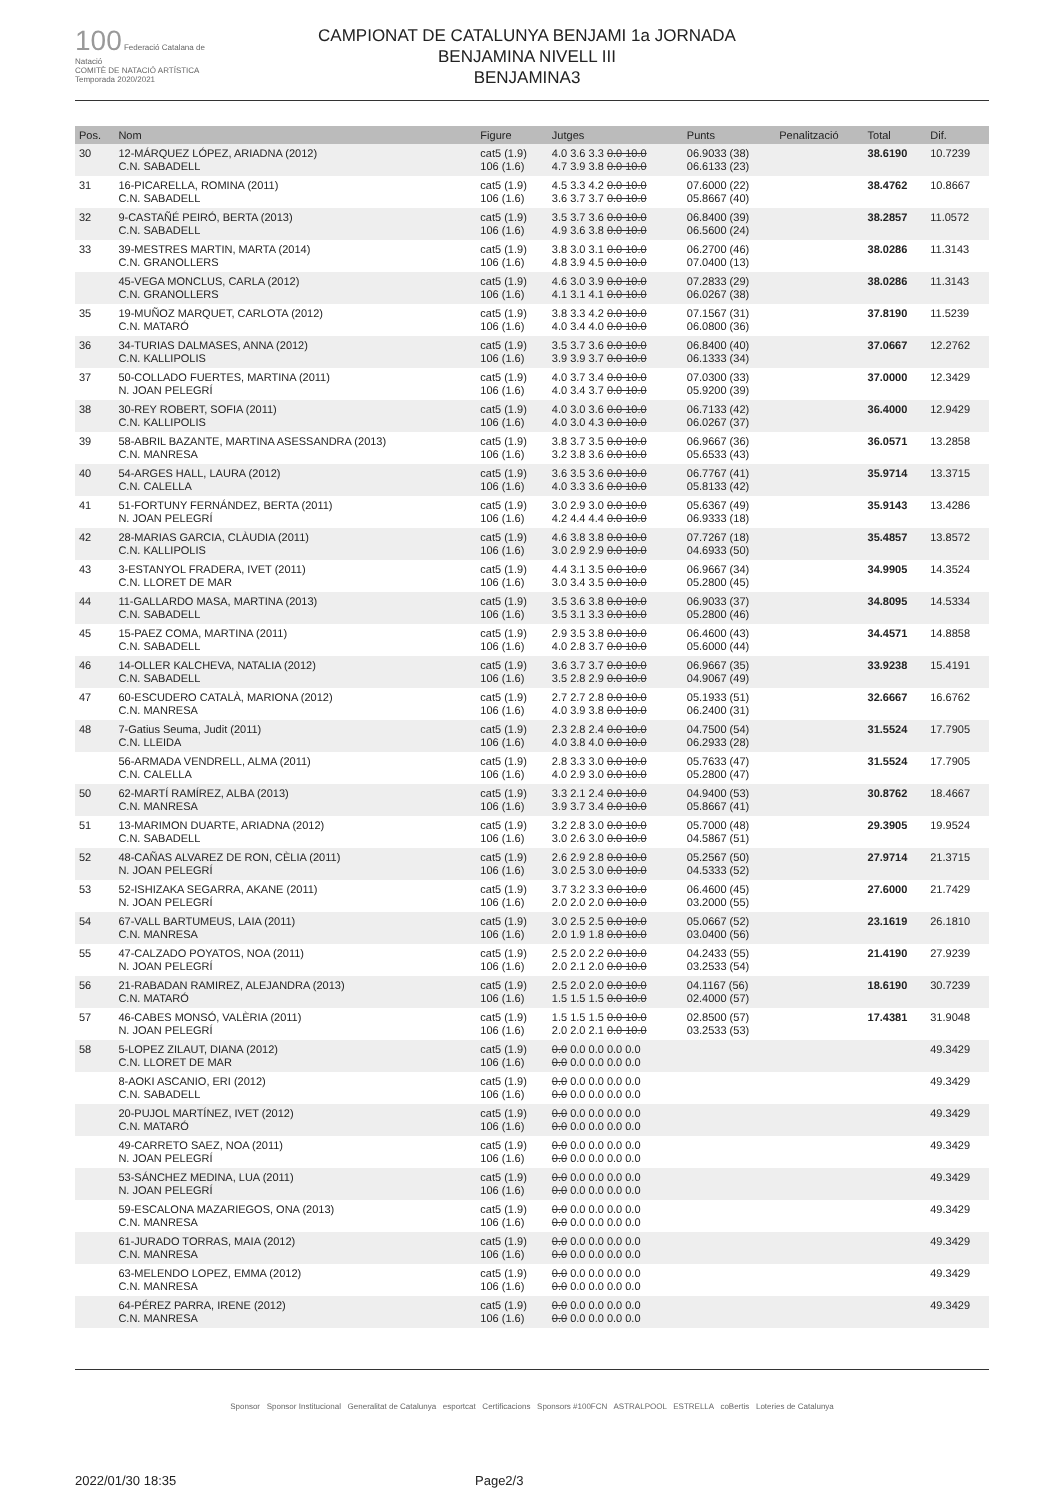100 Federació Catalana de Natació
COMITÈ DE NATACIÓ ARTÍSTICA
Temporada 2020/2021
CAMPIONAT DE CATALUNYA BENJAMI 1a JORNADA
BENJAMINA NIVELL III
BENJAMINA3
| Pos. | Nom | Figure | Jutges | Punts | Penalització | Total | Dif. |
| --- | --- | --- | --- | --- | --- | --- | --- |
| 30 | 12-MÁRQUEZ LÓPEZ, ARIADNA (2012) C.N. SABADELL | cat5 (1.9) 106 (1.6) | 4.0 3.6 3.3 0.0 10.0 4.7 3.9 3.8 0.0 10.0 | 06.9033 (38) 06.6133 (23) | | 38.6190 | 10.7239 |
| 31 | 16-PICARELLA, ROMINA (2011) C.N. SABADELL | cat5 (1.9) 106 (1.6) | 4.5 3.3 4.2 0.0 10.0 3.6 3.7 3.7 0.0 10.0 | 07.6000 (22) 05.8667 (40) | | 38.4762 | 10.8667 |
| 32 | 9-CASTAÑÉ PEIRÓ, BERTA (2013) C.N. SABADELL | cat5 (1.9) 106 (1.6) | 3.5 3.7 3.6 0.0 10.0 4.9 3.6 3.8 0.0 10.0 | 06.8400 (39) 06.5600 (24) | | 38.2857 | 11.0572 |
| 33 | 39-MESTRES MARTIN, MARTA (2014) C.N. GRANOLLERS | cat5 (1.9) 106 (1.6) | 3.8 3.0 3.1 0.0 10.0 4.8 3.9 4.5 0.0 10.0 | 06.2700 (46) 07.0400 (13) | | 38.0286 | 11.3143 |
| | 45-VEGA MONCLUS, CARLA (2012) C.N. GRANOLLERS | cat5 (1.9) 106 (1.6) | 4.6 3.0 3.9 0.0 10.0 4.1 3.1 4.1 0.0 10.0 | 07.2833 (29) 06.0267 (38) | | 38.0286 | 11.3143 |
| 35 | 19-MUÑOZ MARQUET, CARLOTA (2012) C.N. MATARÓ | cat5 (1.9) 106 (1.6) | 3.8 3.3 4.2 0.0 10.0 4.0 3.4 4.0 0.0 10.0 | 07.1567 (31) 06.0800 (36) | | 37.8190 | 11.5239 |
| 36 | 34-TURIAS DALMASES, ANNA (2012) C.N. KALLIPOLIS | cat5 (1.9) 106 (1.6) | 3.5 3.7 3.6 0.0 10.0 3.9 3.9 3.7 0.0 10.0 | 06.8400 (40) 06.1333 (34) | | 37.0667 | 12.2762 |
| 37 | 50-COLLADO FUERTES, MARTINA (2011) N. JOAN PELEGRÍ | cat5 (1.9) 106 (1.6) | 4.0 3.7 3.4 0.0 10.0 4.0 3.4 3.7 0.0 10.0 | 07.0300 (33) 05.9200 (39) | | 37.0000 | 12.3429 |
| 38 | 30-REY ROBERT, SOFIA (2011) C.N. KALLIPOLIS | cat5 (1.9) 106 (1.6) | 4.0 3.0 3.6 0.0 10.0 4.0 3.0 4.3 0.0 10.0 | 06.7133 (42) 06.0267 (37) | | 36.4000 | 12.9429 |
| 39 | 58-ABRIL BAZANTE, MARTINA ASESSANDRA (2013) C.N. MANRESA | cat5 (1.9) 106 (1.6) | 3.8 3.7 3.5 0.0 10.0 3.2 3.8 3.6 0.0 10.0 | 06.9667 (36) 05.6533 (43) | | 36.0571 | 13.2858 |
| 40 | 54-ARGES HALL, LAURA (2012) C.N. CALELLA | cat5 (1.9) 106 (1.6) | 3.6 3.5 3.6 0.0 10.0 4.0 3.3 3.6 0.0 10.0 | 06.7767 (41) 05.8133 (42) | | 35.9714 | 13.3715 |
| 41 | 51-FORTUNY FERNÁNDEZ, BERTA (2011) N. JOAN PELEGRÍ | cat5 (1.9) 106 (1.6) | 3.0 2.9 3.0 0.0 10.0 4.2 4.4 4.4 0.0 10.0 | 05.6367 (49) 06.9333 (18) | | 35.9143 | 13.4286 |
| 42 | 28-MARIAS GARCIA, CLÀUDIA (2011) C.N. KALLIPOLIS | cat5 (1.9) 106 (1.6) | 4.6 3.8 3.8 0.0 10.0 3.0 2.9 2.9 0.0 10.0 | 07.7267 (18) 04.6933 (50) | | 35.4857 | 13.8572 |
| 43 | 3-ESTANYOL FRADERA, IVET (2011) C.N. LLORET DE MAR | cat5 (1.9) 106 (1.6) | 4.4 3.1 3.5 0.0 10.0 3.0 3.4 3.5 0.0 10.0 | 06.9667 (34) 05.2800 (45) | | 34.9905 | 14.3524 |
| 44 | 11-GALLARDO MASA, MARTINA (2013) C.N. SABADELL | cat5 (1.9) 106 (1.6) | 3.5 3.6 3.8 0.0 10.0 3.5 3.1 3.3 0.0 10.0 | 06.9033 (37) 05.2800 (46) | | 34.8095 | 14.5334 |
| 45 | 15-PAEZ COMA, MARTINA (2011) C.N. SABADELL | cat5 (1.9) 106 (1.6) | 2.9 3.5 3.8 0.0 10.0 4.0 2.8 3.7 0.0 10.0 | 06.4600 (43) 05.6000 (44) | | 34.4571 | 14.8858 |
| 46 | 14-OLLER KALCHEVA, NATALIA (2012) C.N. SABADELL | cat5 (1.9) 106 (1.6) | 3.6 3.7 3.7 0.0 10.0 3.5 2.8 2.9 0.0 10.0 | 06.9667 (35) 04.9067 (49) | | 33.9238 | 15.4191 |
| 47 | 60-ESCUDERO CATALÀ, MARIONA (2012) C.N. MANRESA | cat5 (1.9) 106 (1.6) | 2.7 2.7 2.8 0.0 10.0 4.0 3.9 3.8 0.0 10.0 | 05.1933 (51) 06.2400 (31) | | 32.6667 | 16.6762 |
| 48 | 7-Gatius Seuma, Judit (2011) C.N. LLEIDA | cat5 (1.9) 106 (1.6) | 2.3 2.8 2.4 0.0 10.0 4.0 3.8 4.0 0.0 10.0 | 04.7500 (54) 06.2933 (28) | | 31.5524 | 17.7905 |
| | 56-ARMADA VENDRELL, ALMA (2011) C.N. CALELLA | cat5 (1.9) 106 (1.6) | 2.8 3.3 3.0 0.0 10.0 4.0 2.9 3.0 0.0 10.0 | 05.7633 (47) 05.2800 (47) | | 31.5524 | 17.7905 |
| 50 | 62-MARTÍ RAMÍREZ, ALBA (2013) C.N. MANRESA | cat5 (1.9) 106 (1.6) | 3.3 2.1 2.4 0.0 10.0 3.9 3.7 3.4 0.0 10.0 | 04.9400 (53) 05.8667 (41) | | 30.8762 | 18.4667 |
| 51 | 13-MARIMON DUARTE, ARIADNA (2012) C.N. SABADELL | cat5 (1.9) 106 (1.6) | 3.2 2.8 3.0 0.0 10.0 3.0 2.6 3.0 0.0 10.0 | 05.7000 (48) 04.5867 (51) | | 29.3905 | 19.9524 |
| 52 | 48-CAÑAS ALVAREZ DE RON, CÈLIA (2011) N. JOAN PELEGRÍ | cat5 (1.9) 106 (1.6) | 2.6 2.9 2.8 0.0 10.0 3.0 2.5 3.0 0.0 10.0 | 05.2567 (50) 04.5333 (52) | | 27.9714 | 21.3715 |
| 53 | 52-ISHIZAKA SEGARRA, AKANE (2011) N. JOAN PELEGRÍ | cat5 (1.9) 106 (1.6) | 3.7 3.2 3.3 0.0 10.0 2.0 2.0 2.0 0.0 10.0 | 06.4600 (45) 03.2000 (55) | | 27.6000 | 21.7429 |
| 54 | 67-VALL BARTUMEUS, LAIA (2011) C.N. MANRESA | cat5 (1.9) 106 (1.6) | 3.0 2.5 2.5 0.0 10.0 2.0 1.9 1.8 0.0 10.0 | 05.0667 (52) 03.0400 (56) | | 23.1619 | 26.1810 |
| 55 | 47-CALZADO POYATOS, NOA (2011) N. JOAN PELEGRÍ | cat5 (1.9) 106 (1.6) | 2.5 2.0 2.2 0.0 10.0 2.0 2.1 2.0 0.0 10.0 | 04.2433 (55) 03.2533 (54) | | 21.4190 | 27.9239 |
| 56 | 21-RABADAN RAMIREZ, ALEJANDRA (2013) C.N. MATARÓ | cat5 (1.9) 106 (1.6) | 2.5 2.0 2.0 0.0 10.0 1.5 1.5 1.5 0.0 10.0 | 04.1167 (56) 02.4000 (57) | | 18.6190 | 30.7239 |
| 57 | 46-CABES MONSÓ, VALÈRIA (2011) N. JOAN PELEGRÍ | cat5 (1.9) 106 (1.6) | 1.5 1.5 1.5 0.0 10.0 2.0 2.0 2.1 0.0 10.0 | 02.8500 (57) 03.2533 (53) | | 17.4381 | 31.9048 |
| 58 | 5-LOPEZ ZILAUT, DIANA (2012) C.N. LLORET DE MAR | cat5 (1.9) 106 (1.6) | 0.0 0.0 0.0 0.0 0.0 0.0 0.0 0.0 0.0 0.0 | | | | 49.3429 |
| | 8-AOKI ASCANIO, ERI (2012) C.N. SABADELL | cat5 (1.9) 106 (1.6) | 0.0 0.0 0.0 0.0 0.0 0.0 0.0 0.0 0.0 0.0 | | | | 49.3429 |
| | 20-PUJOL MARTÍNEZ, IVET (2012) C.N. MATARÓ | cat5 (1.9) 106 (1.6) | 0.0 0.0 0.0 0.0 0.0 0.0 0.0 0.0 0.0 0.0 | | | | 49.3429 |
| | 49-CARRETO SAEZ, NOA (2011) N. JOAN PELEGRÍ | cat5 (1.9) 106 (1.6) | 0.0 0.0 0.0 0.0 0.0 0.0 0.0 0.0 0.0 0.0 | | | | 49.3429 |
| | 53-SÁNCHEZ MEDINA, LUA (2011) N. JOAN PELEGRÍ | cat5 (1.9) 106 (1.6) | 0.0 0.0 0.0 0.0 0.0 0.0 0.0 0.0 0.0 0.0 | | | | 49.3429 |
| | 59-ESCALONA MAZARIEGOS, ONA (2013) C.N. MANRESA | cat5 (1.9) 106 (1.6) | 0.0 0.0 0.0 0.0 0.0 0.0 0.0 0.0 0.0 0.0 | | | | 49.3429 |
| | 61-JURADO TORRAS, MAIA (2012) C.N. MANRESA | cat5 (1.9) 106 (1.6) | 0.0 0.0 0.0 0.0 0.0 0.0 0.0 0.0 0.0 0.0 | | | | 49.3429 |
| | 63-MELENDO LOPEZ, EMMA (2012) C.N. MANRESA | cat5 (1.9) 106 (1.6) | 0.0 0.0 0.0 0.0 0.0 0.0 0.0 0.0 0.0 0.0 | | | | 49.3429 |
| | 64-PÉREZ PARRA, IRENE (2012) C.N. MANRESA | cat5 (1.9) 106 (1.6) | 0.0 0.0 0.0 0.0 0.0 0.0 0.0 0.0 0.0 0.0 | | | | 49.3429 |
Sponsor Sponsor Institucional Generalitat de Catalunya esportcat Certificacions Sponsors #100FCN ASTRALPOOL ESTRELLA coBertis Loteries de Catalunya
2022/01/30 18:35 Page2/3